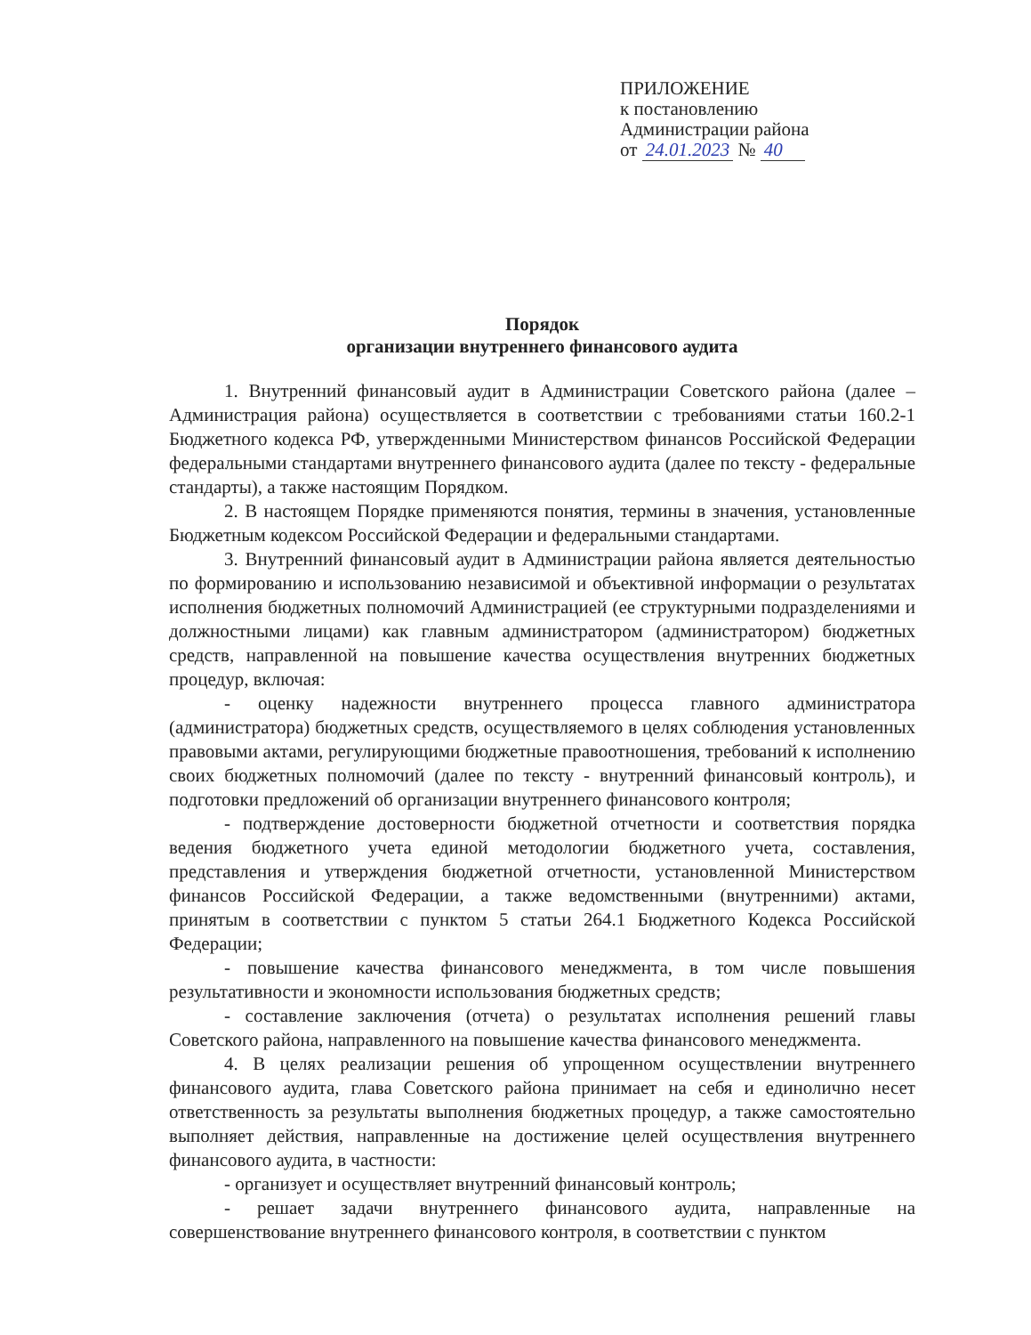ПРИЛОЖЕНИЕ
к постановлению
Администрации района
от 24.01.2023 № 40
Порядок
организации внутреннего финансового аудита
1. Внутренний финансовый аудит в Администрации Советского района (далее – Администрация района) осуществляется в соответствии с требованиями статьи 160.2-1 Бюджетного кодекса РФ, утвержденными Министерством финансов Российской Федерации федеральными стандартами внутреннего финансового аудита (далее по тексту - федеральные стандарты), а также настоящим Порядком.
2. В настоящем Порядке применяются понятия, термины в значения, установленные Бюджетным кодексом Российской Федерации и федеральными стандартами.
3. Внутренний финансовый аудит в Администрации района является деятельностью по формированию и использованию независимой и объективной информации о результатах исполнения бюджетных полномочий Администрацией (ее структурными подразделениями и должностными лицами) как главным администратором (администратором) бюджетных средств, направленной на повышение качества осуществления внутренних бюджетных процедур, включая:
- оценку надежности внутреннего процесса главного администратора (администратора) бюджетных средств, осуществляемого в целях соблюдения установленных правовыми актами, регулирующими бюджетные правоотношения, требований к исполнению своих бюджетных полномочий (далее по тексту - внутренний финансовый контроль), и подготовки предложений об организации внутреннего финансового контроля;
- подтверждение достоверности бюджетной отчетности и соответствия порядка ведения бюджетного учета единой методологии бюджетного учета, составления, представления и утверждения бюджетной отчетности, установленной Министерством финансов Российской Федерации, а также ведомственными (внутренними) актами, принятым в соответствии с пунктом 5 статьи 264.1 Бюджетного Кодекса Российской Федерации;
- повышение качества финансового менеджмента, в том числе повышения результативности и экономности использования бюджетных средств;
- составление заключения (отчета) о результатах исполнения решений главы Советского района, направленного на повышение качества финансового менеджмента.
4. В целях реализации решения об упрощенном осуществлении внутреннего финансового аудита, глава Советского района принимает на себя и единолично несет ответственность за результаты выполнения бюджетных процедур, а также самостоятельно выполняет действия, направленные на достижение целей осуществления внутреннего финансового аудита, в частности:
- организует и осуществляет внутренний финансовый контроль;
- решает задачи внутреннего финансового аудита, направленные на совершенствование внутреннего финансового контроля, в соответствии с пунктом